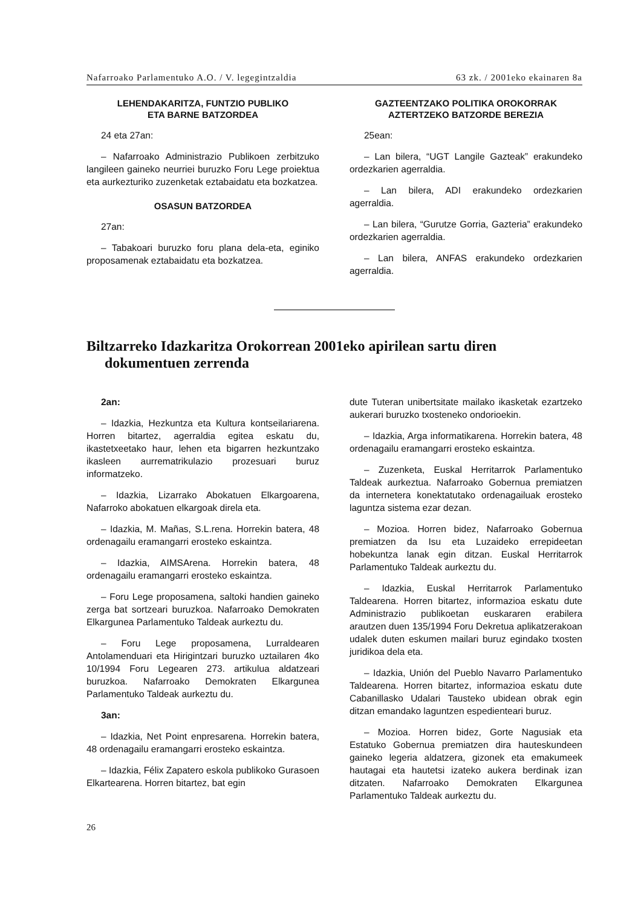Nafarroako Parlamentuko A.O. / V. legegintzaldia 63 zk. / 2001eko ekainaren 8a
LEHENDAKARITZA, FUNTZIO PUBLIKO
ETA BARNE BATZORDEA
24 eta 27an:
– Nafarroako Administrazio Publikoen zerbitzuko langileen gaineko neurriei buruzko Foru Lege proiektua eta aurkezturiko zuzenketak eztabaidatu eta bozkatzea.
OSASUN BATZORDEA
27an:
– Tabakoari buruzko foru plana dela-eta, eginiko proposamenak eztabaidatu eta bozkatzea.
GAZTEENTZAKO POLITIKA OROKORRAK
AZTERTZEKO BATZORDE BEREZIA
25ean:
– Lan bilera, “UGT Langile Gazteak” erakundeko ordezkarien agerraldia.
– Lan bilera, ADI erakundeko ordezkarien agerraldia.
– Lan bilera, “Gurutze Gorria, Gazteria” erakundeko ordezkarien agerraldia.
– Lan bilera, ANFAS erakundeko ordezkarien agerraldia.
Biltzarreko Idazkaritza Orokorrean 2001eko apirilean sartu diren dokumentuen zerrenda
2an:
– Idazkia, Hezkuntza eta Kultura kontseilariarena. Horren bitartez, agerraldia egitea eskatu du, ikastetxeetako haur, lehen eta bigarren hezkuntzako ikasleen aurrematrikulazio prozesuari buruz informatzeko.
– Idazkia, Lizarrako Abokatuen Elkargoarena, Nafarroko abokatuen elkargoak direla eta.
– Idazkia, M. Mañas, S.L.rena. Horrekin batera, 48 ordenagailu eramangarri erosteko eskaintza.
– Idazkia, AIMSArena. Horrekin batera, 48 ordenagailu eramangarri erosteko eskaintza.
– Foru Lege proposamena, saltoki handien gaineko zerga bat sortzeari buruzkoa. Nafarroako Demokraten Elkargunea Parlamentuko Taldeak aurkeztu du.
– Foru Lege proposamena, Lurraldearen Antolamenduari eta Hirigintzari buruzko uztailaren 4ko 10/1994 Foru Legearen 273. artikulua aldatzeari buruzkoa. Nafarroako Demokraten Elkargunea Parlamentuko Taldeak aurkeztu du.
3an:
– Idazkia, Net Point enpresarena. Horrekin batera, 48 ordenagailu eramangarri erosteko eskaintza.
– Idazkia, Félix Zapatero eskola publikoko Gurasoen Elkartearena. Horren bitartez, bat egin
dute Tuteran unibertsitate mailako ikasketak ezartzeko aukerari buruzko txosteneko ondorioekin.
– Idazkia, Arga informatikarena. Horrekin batera, 48 ordenagailu eramangarri erosteko eskaintza.
– Zuzenketa, Euskal Herritarrok Parlamentuko Taldeak aurkeztua. Nafarroako Gobernua premiatzen da internetera konektatutako ordenagailuak erosteko laguntza sistema ezar dezan.
– Mozioa. Horren bidez, Nafarroako Gobernua premiatzen da Isu eta Luzaideko errepideetan hobekuntza lanak egin ditzan. Euskal Herritarrok Parlamentuko Taldeak aurkeztu du.
– Idazkia, Euskal Herritarrok Parlamentuko Taldearena. Horren bitartez, informazioa eskatu dute Administrazio publikoetan euskararen erabilera arautzen duen 135/1994 Foru Dekretua aplikatzerakoan udalek duten eskumen mailari buruz egindako txosten juridikoa dela eta.
– Idazkia, Unión del Pueblo Navarro Parlamentuko Taldearena. Horren bitartez, informazioa eskatu dute Cabanillasko Udalari Tausteko ubidean obrak egin ditzan emandako laguntzen espedienteari buruz.
– Mozioa. Horren bidez, Gorte Nagusiak eta Estatuko Gobernua premiatzen dira hauteskundeen gaineko legeria aldatzera, gizonek eta emakumeek hautagai eta hautetsi izateko aukera berdinak izan ditzaten. Nafarroako Demokraten Elkargunea Parlamentuko Taldeak aurkeztu du.
26